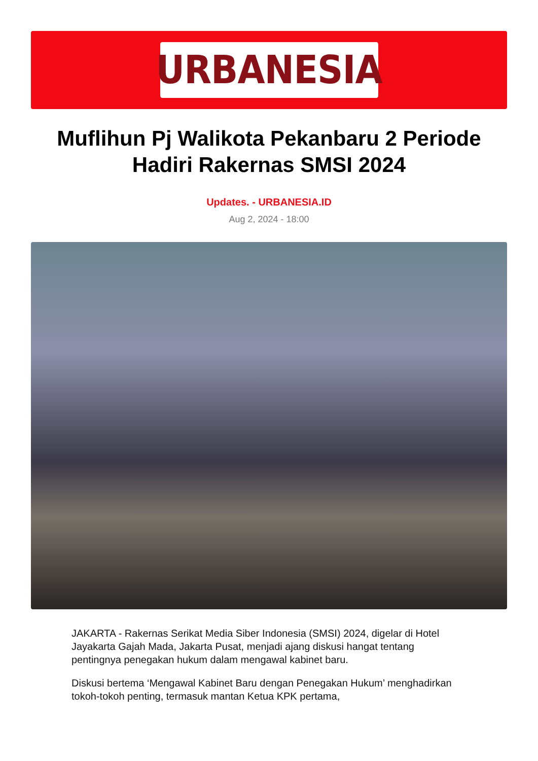URBANESIA
Muflihun Pj Walikota Pekanbaru 2 Periode Hadiri Rakernas SMSI 2024
Updates. - URBANESIA.ID
Aug 2, 2024 - 18:00
JAKARTA - Rakernas Serikat Media Siber Indonesia (SMSI) 2024, digelar di Hotel Jayakarta Gajah Mada, Jakarta Pusat, menjadi ajang diskusi hangat tentang pentingnya penegakan hukum dalam mengawal kabinet baru.
Diskusi bertema ‘Mengawal Kabinet Baru dengan Penegakan Hukum’ menghadirkan tokoh-tokoh penting, termasuk mantan Ketua KPK pertama,